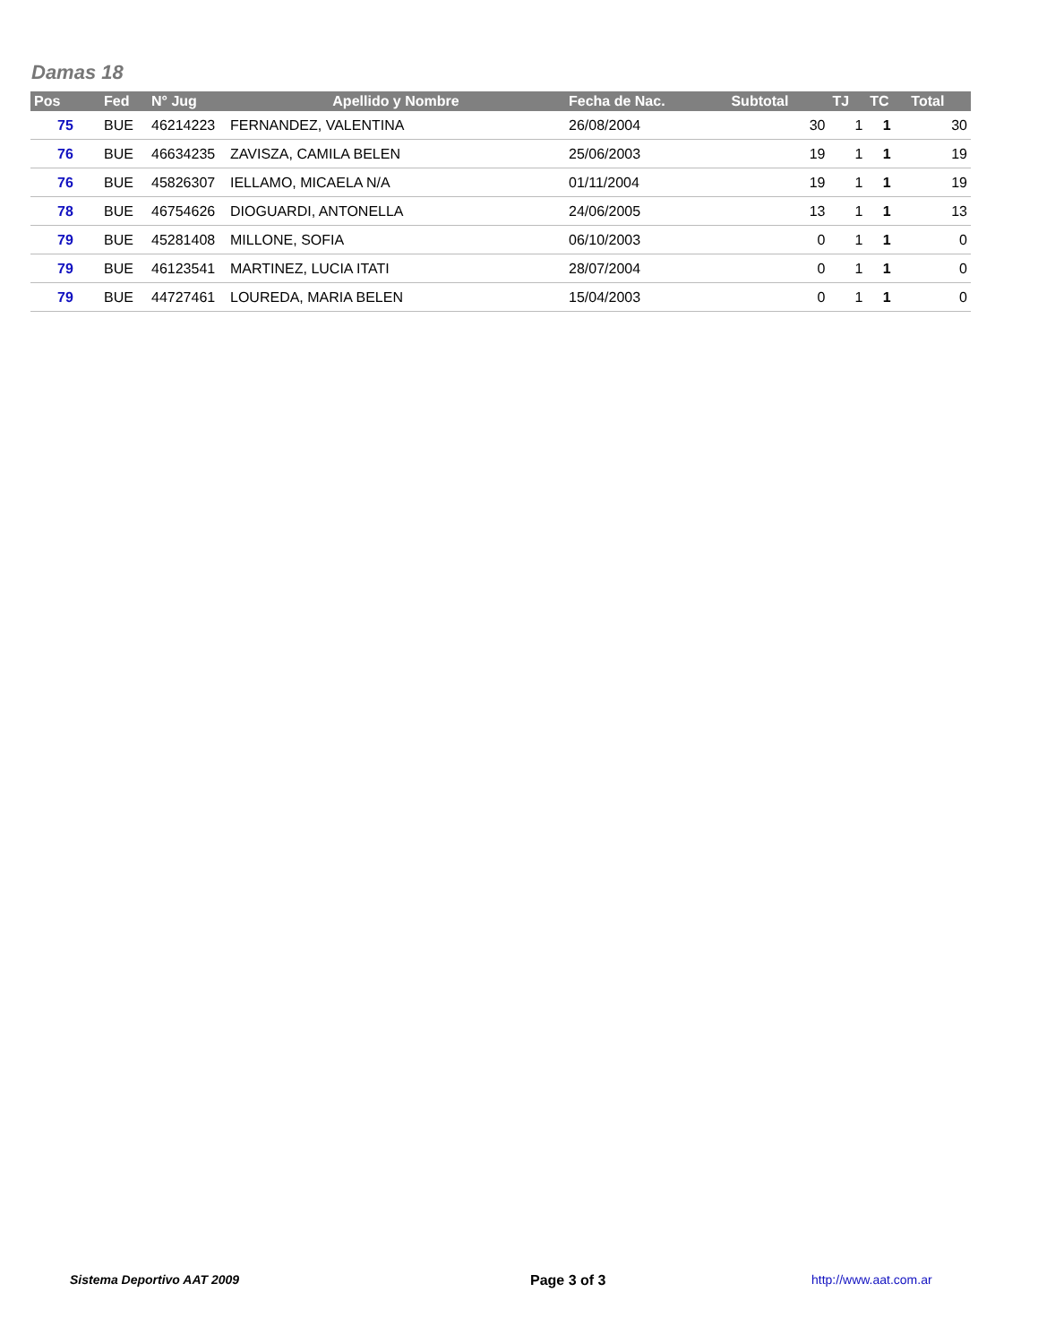Damas 18
| Pos | Fed | N° Jug | Apellido y Nombre | Fecha de Nac. | Subtotal | TJ | TC | Total |
| --- | --- | --- | --- | --- | --- | --- | --- | --- |
| 75 | BUE | 46214223 | FERNANDEZ, VALENTINA | 26/08/2004 | 30 | 1 | 1 | 30 |
| 76 | BUE | 46634235 | ZAVISZA, CAMILA BELEN | 25/06/2003 | 19 | 1 | 1 | 19 |
| 76 | BUE | 45826307 | IELLAMO, MICAELA N/A | 01/11/2004 | 19 | 1 | 1 | 19 |
| 78 | BUE | 46754626 | DIOGUARDI, ANTONELLA | 24/06/2005 | 13 | 1 | 1 | 13 |
| 79 | BUE | 45281408 | MILLONE, SOFIA | 06/10/2003 | 0 | 1 | 1 | 0 |
| 79 | BUE | 46123541 | MARTINEZ, LUCIA ITATI | 28/07/2004 | 0 | 1 | 1 | 0 |
| 79 | BUE | 44727461 | LOUREDA, MARIA BELEN | 15/04/2003 | 0 | 1 | 1 | 0 |
Sistema Deportivo AAT 2009 Page 3 of 3 http://www.aat.com.ar